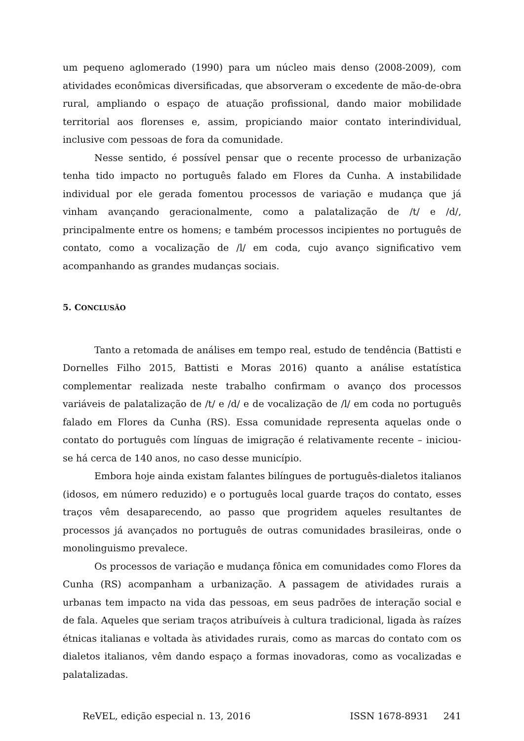um pequeno aglomerado (1990) para um núcleo mais denso (2008-2009), com atividades econômicas diversificadas, que absorveram o excedente de mão-de-obra rural, ampliando o espaço de atuação profissional, dando maior mobilidade territorial aos florenses e, assim, propiciando maior contato interindividual, inclusive com pessoas de fora da comunidade.
Nesse sentido, é possível pensar que o recente processo de urbanização tenha tido impacto no português falado em Flores da Cunha. A instabilidade individual por ele gerada fomentou processos de variação e mudança que já vinham avançando geracionalmente, como a palatalização de /t/ e /d/, principalmente entre os homens; e também processos incipientes no português de contato, como a vocalização de /l/ em coda, cujo avanço significativo vem acompanhando as grandes mudanças sociais.
5. CONCLUSÃO
Tanto a retomada de análises em tempo real, estudo de tendência (Battisti e Dornelles Filho 2015, Battisti e Moras 2016) quanto a análise estatística complementar realizada neste trabalho confirmam o avanço dos processos variáveis de palatalização de /t/ e /d/ e de vocalização de /l/ em coda no português falado em Flores da Cunha (RS). Essa comunidade representa aquelas onde o contato do português com línguas de imigração é relativamente recente – iniciou-se há cerca de 140 anos, no caso desse município.
Embora hoje ainda existam falantes bilíngues de português-dialetos italianos (idosos, em número reduzido) e o português local guarde traços do contato, esses traços vêm desaparecendo, ao passo que progridem aqueles resultantes de processos já avançados no português de outras comunidades brasileiras, onde o monolinguismo prevalece.
Os processos de variação e mudança fônica em comunidades como Flores da Cunha (RS) acompanham a urbanização. A passagem de atividades rurais a urbanas tem impacto na vida das pessoas, em seus padrões de interação social e de fala. Aqueles que seriam traços atribuíveis à cultura tradicional, ligada às raízes étnicas italianas e voltada às atividades rurais, como as marcas do contato com os dialetos italianos, vêm dando espaço a formas inovadoras, como as vocalizadas e palatalizadas.
ReVEL, edição especial n. 13, 2016 ISSN 1678-8931 241